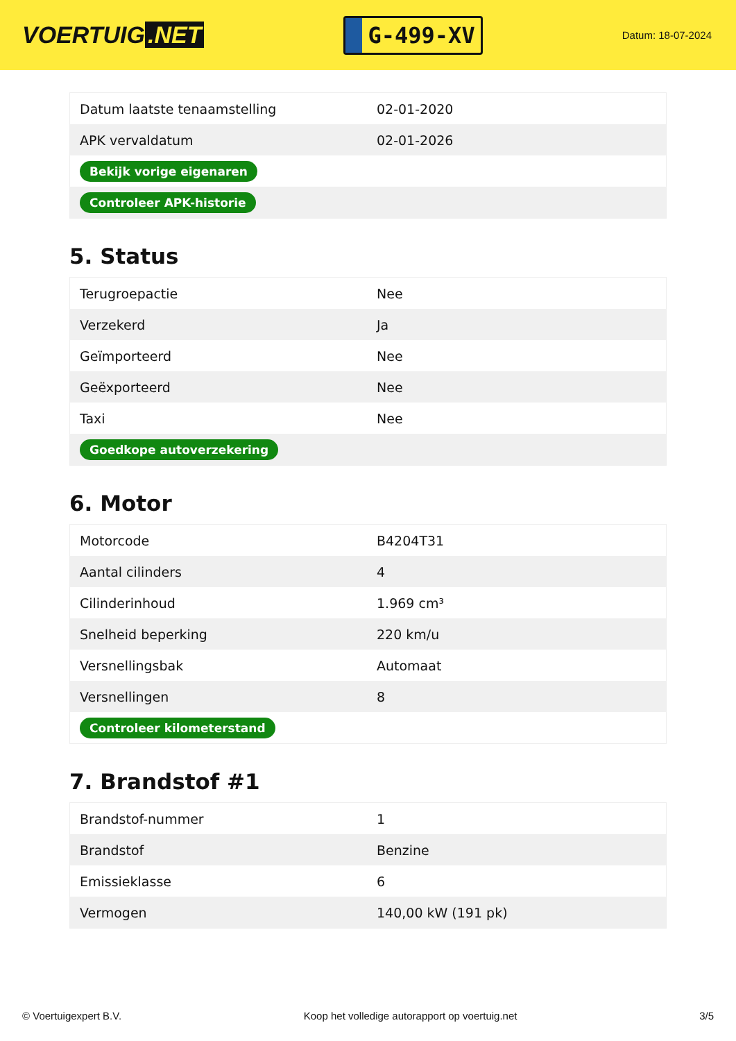VOERTUIG.NET
G-499-XV
Datum: 18-07-2024
| Datum laatste tenaamstelling | 02-01-2020 |
| APK vervaldatum | 02-01-2026 |
| Bekijk vorige eigenaren | |
| Controleer APK-historie | |
5. Status
| Terugroepactie | Nee |
| Verzekerd | Ja |
| Geïmporteerd | Nee |
| Geëxporteerd | Nee |
| Taxi | Nee |
| Goedkope autoverzekering | |
6. Motor
| Motorcode | B4204T31 |
| Aantal cilinders | 4 |
| Cilinderinhoud | 1.969 cm³ |
| Snelheid beperking | 220 km/u |
| Versnellingsbak | Automaat |
| Versnellingen | 8 |
| Controleer kilometerstand | |
7. Brandstof #1
| Brandstof-nummer | 1 |
| Brandstof | Benzine |
| Emissieklasse | 6 |
| Vermogen | 140,00 kW (191 pk) |
© Voertuigexpert B.V. Koop het volledige autorapport op voertuig.net 3/5